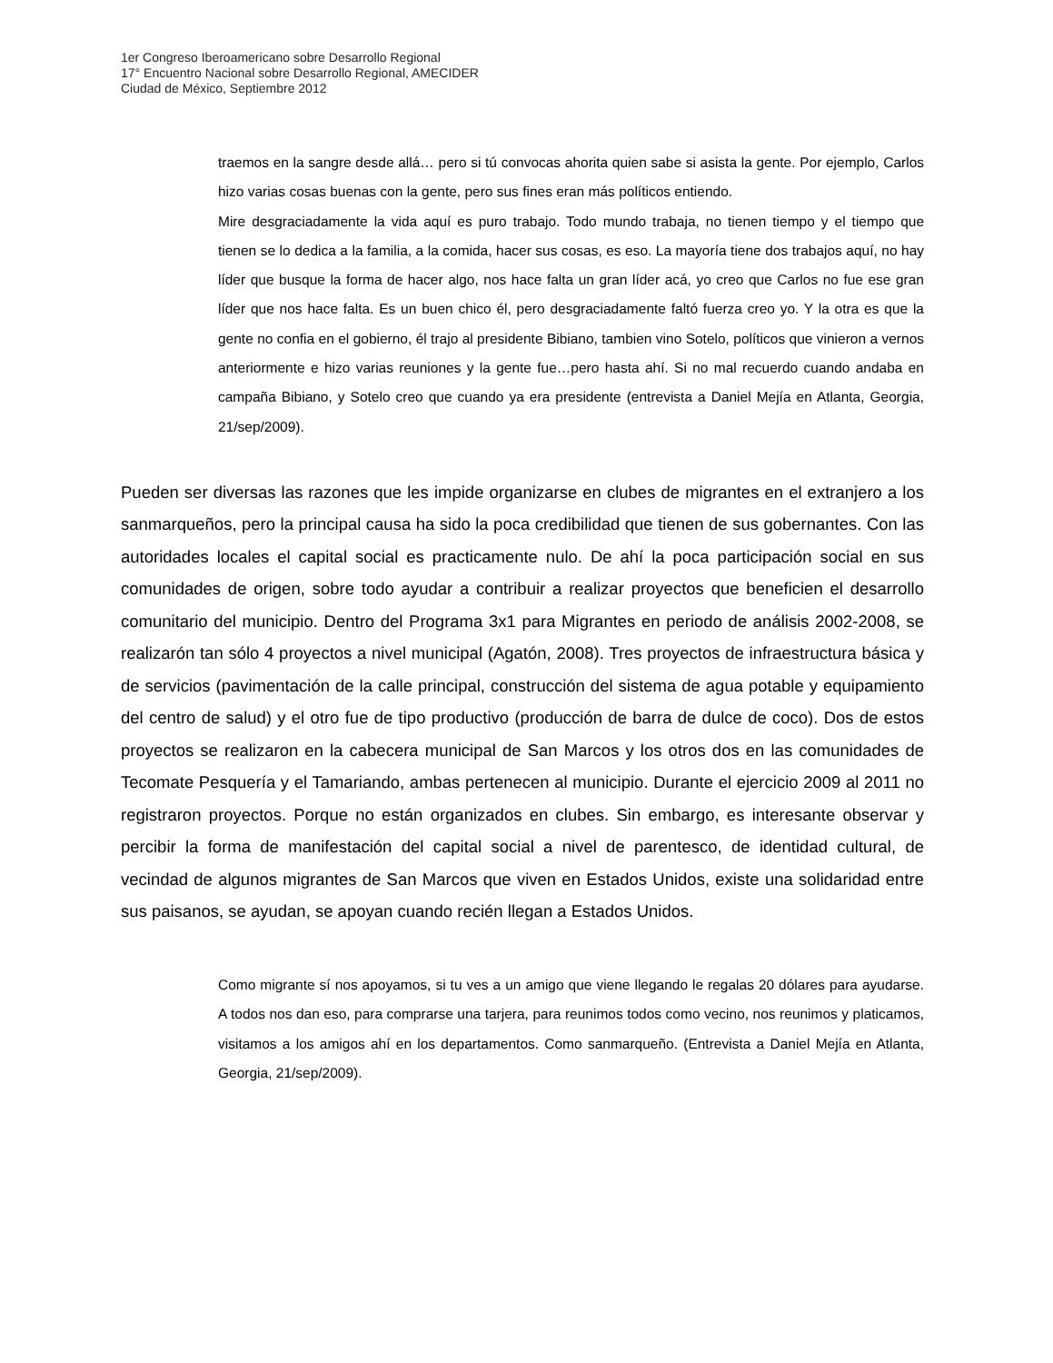1er Congreso Iberoamericano sobre Desarrollo Regional
17° Encuentro Nacional sobre Desarrollo Regional, AMECIDER
Ciudad de México, Septiembre 2012
traemos en la sangre desde allá… pero si tú convocas ahorita quien sabe si asista la gente. Por ejemplo, Carlos hizo varias cosas buenas con la gente, pero sus fines eran más políticos entiendo.
Mire desgraciadamente la vida aquí es puro trabajo. Todo mundo trabaja, no tienen tiempo y el tiempo que tienen se lo dedica a la familia, a la comida, hacer sus cosas, es eso. La mayoría tiene dos trabajos aquí, no hay líder que busque la forma de hacer algo, nos hace falta un gran líder acá, yo creo que Carlos no fue ese gran líder que nos hace falta. Es un buen chico él, pero desgraciadamente faltó fuerza creo yo. Y la otra es que la gente no confia en el gobierno, él trajo al presidente Bibiano, tambien vino Sotelo, políticos que vinieron a vernos anteriormente e hizo varias reuniones y la gente fue…pero hasta ahí. Si no mal recuerdo cuando andaba en campaña Bibiano, y Sotelo creo que cuando ya era presidente (entrevista a Daniel Mejía en Atlanta, Georgia, 21/sep/2009).
Pueden ser diversas las razones que les impide organizarse en clubes de migrantes en el extranjero a los sanmarqueños, pero la principal causa ha sido la poca credibilidad que tienen de sus gobernantes. Con las autoridades locales el capital social es practicamente nulo. De ahí la poca participación social en sus comunidades de origen, sobre todo ayudar a contribuir a realizar proyectos que beneficien el desarrollo comunitario del municipio. Dentro del Programa 3x1 para Migrantes en periodo de análisis 2002-2008, se realizarón tan sólo 4 proyectos a nivel municipal (Agatón, 2008). Tres proyectos de infraestructura básica y de servicios (pavimentación de la calle principal, construcción del sistema de agua potable y equipamiento del centro de salud) y el otro fue de tipo productivo (producción de barra de dulce de coco). Dos de estos proyectos se realizaron en la cabecera municipal de San Marcos y los otros dos en las comunidades de Tecomate Pesquería y el Tamariando, ambas pertenecen al municipio. Durante el ejercicio 2009 al 2011 no registraron proyectos. Porque no están organizados en clubes. Sin embargo, es interesante observar y percibir la forma de manifestación del capital social a nivel de parentesco, de identidad cultural, de vecindad de algunos migrantes de San Marcos que viven en Estados Unidos, existe una solidaridad entre sus paisanos, se ayudan, se apoyan cuando recién llegan a Estados Unidos.
Como migrante sí nos apoyamos, si tu ves a un amigo que viene llegando le regalas 20 dólares para ayudarse. A todos nos dan eso, para comprarse una tarjera, para reunimos todos como vecino, nos reunimos y platicamos, visitamos a los amigos ahí en los departamentos. Como sanmarqueño. (Entrevista a Daniel Mejía en Atlanta, Georgia, 21/sep/2009).